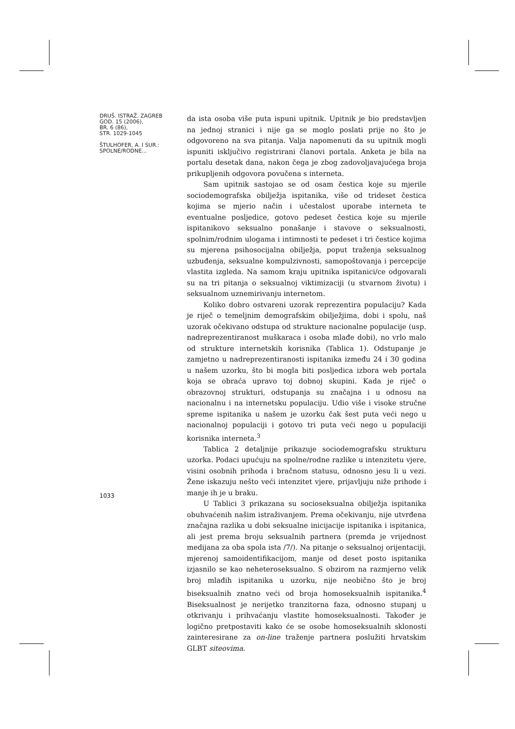DRUŠ. ISTRAŽ. ZAGREB
GOD. 15 (2006),
BR. 6 (86),
STR. 1029-1045
ŠTULHOFER, A. I SUR.:
SPOLNE/RODNE...
da ista osoba više puta ispuni upitnik. Upitnik je bio predstavljen na jednoj stranici i nije ga se moglo poslati prije no što je odgovoreno na sva pitanja. Valja napomenuti da su upitnik mogli ispuniti isključivo registrirani članovi portala. Anketa je bila na portalu desetak dana, nakon čega je zbog zadovoljavajućega broja prikupljenih odgovora povučena s interneta.
Sam upitnik sastojao se od osam čestica koje su mjerile sociodemografska obilježja ispitanika, više od trideset čestica kojima se mjerio način i učestalost uporabe interneta te eventualne posljedice, gotovo pedeset čestica koje su mjerile ispitanikovo seksualno ponašanje i stavove o seksualnosti, spolnim/rodnim ulogama i intimnosti te pedeset i tri čestice kojima su mjerena psihosocijalna obilježja, poput traženja seksualnog uzbuđenja, seksualne kompulzivnosti, samopoštovanja i percepcije vlastita izgleda. Na samom kraju upitnika ispitanici/ce odgovarali su na tri pitanja o seksualnoj viktimizaciji (u stvarnom životu) i seksualnom uznemirivanju internetom.
Koliko dobro ostvareni uzorak reprezentira populaciju? Kada je riječ o temeljnim demografskim obilježjima, dobi i spolu, naš uzorak očekivano odstupa od strukture nacionalne populacije (usp. nadreprezentiranost muškaraca i osoba mlađe dobi), no vrlo malo od strukture internetskih korisnika (Tablica 1). Odstupanje je zamjetno u nadreprezentiranosti ispitanika između 24 i 30 godina u našem uzorku, što bi mogla biti posljedica izbora web portala koja se obraća upravo toj dobnoj skupini. Kada je riječ o obrazovnoj strukturi, odstupanja su značajna i u odnosu na nacionalnu i na internetsku populaciju. Udio više i visoke stručne spreme ispitanika u našem je uzorku čak šest puta veći nego u nacionalnoj populaciji i gotovo tri puta veći nego u populaciji korisnika interneta.<sup>3</sup>
Tablica 2 detaljnije prikazuje sociodemografsku strukturu uzorka. Podaci upućuju na spolne/rodne razlike u intenzitetu vjere, visini osobnih prihoda i bračnom statusu, odnosno jesu li u vezi. Žene iskazuju nešto veći intenzitet vjere, prijavljuju niže prihode i manje ih je u braku.
U Tablici 3 prikazana su socioseksualna obilježja ispitanika obuhvaćenih našim istraživanjem. Prema očekivanju, nije utvrđena značajna razlika u dobi seksualne inicijacije ispitanika i ispitanica, ali jest prema broju seksualnih partnera (premda je vrijednost medijana za oba spola ista /7/). Na pitanje o seksualnoj orijentaciji, mjerenoj samoidentifikacijom, manje od deset posto ispitanika izjasnilo se kao neheteroseksualno. S obzirom na razmjerno velik broj mlađih ispitanika u uzorku, nije neobično što je broj biseksualnih znatno veći od broja homoseksualnih ispitanika.<sup>4</sup> Biseksualnost je nerijetko tranzitorna faza, odnosno stupanj u otkrivanju i prihvaćanju vlastite homoseksualnosti. Također je logično pretpostaviti kako će se osobe homoseksualnih sklonosti zainteresirane za on-line traženje partnera poslužiti hrvatskim GLBT siteovima.
1033